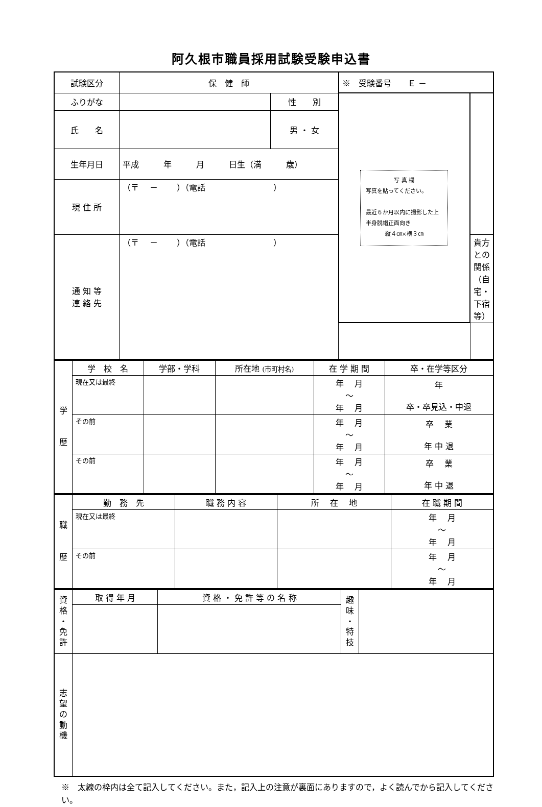阿久根市職員採用試験受験申込書
| 試験区分 | 保 健 師 | | ※ 受験番号 Ｅ － | |
| ふりがな | | 性 別 | 写 真 欄 写真を貼ってください。 最近６か月以内に撮影した上半身脱帽正面向き 縦４㎝×横３㎝ | |
| 氏 名 | | 男 ・ 女 | | |
| 生年月日 | 平成 年 月 日生（満 歳） | | | |
| 現 住 所 | （〒 － ）（電話 ） | | | |
| 通 知 等 連 絡 先 | （〒 － ）（電話 ） | | | 貴方との関係（自宅・下宿等） |
| 学 歴 | 学 校 名 | 学部・学科 | 所在地 (市町村名) | 在 学 期 間 | 卒・在学等区分 |
| | 現在又は最終 | | | 年 月 ～ 年 月 | 年 卒・卒見込・中退 |
| | その前 | | | 年 月 ～ 年 月 | 卒 業 年 中 退 |
| | その前 | | | 年 月 ～ 年 月 | 卒 業 年 中 退 |
| 職 歴 | 勤 務 先 | 職 務 内 容 | 所 在 地 | 在 職 期 間 |
| | 現在又は最終 | | | 年 月 ～ 年 月 |
| | その前 | | | 年 月 ～ 年 月 |
| 資 格 ・ 免 許 | 取 得 年 月 | 資 格 ・ 免 許 等 の 名 称 | 趣 味 ・ 特 技 | |
| 志 望 の 動 機 | | | | |
※　太線の枠内は全て記入してください。また，記入上の注意が裏面にありますので，よく読んでから記入してください。